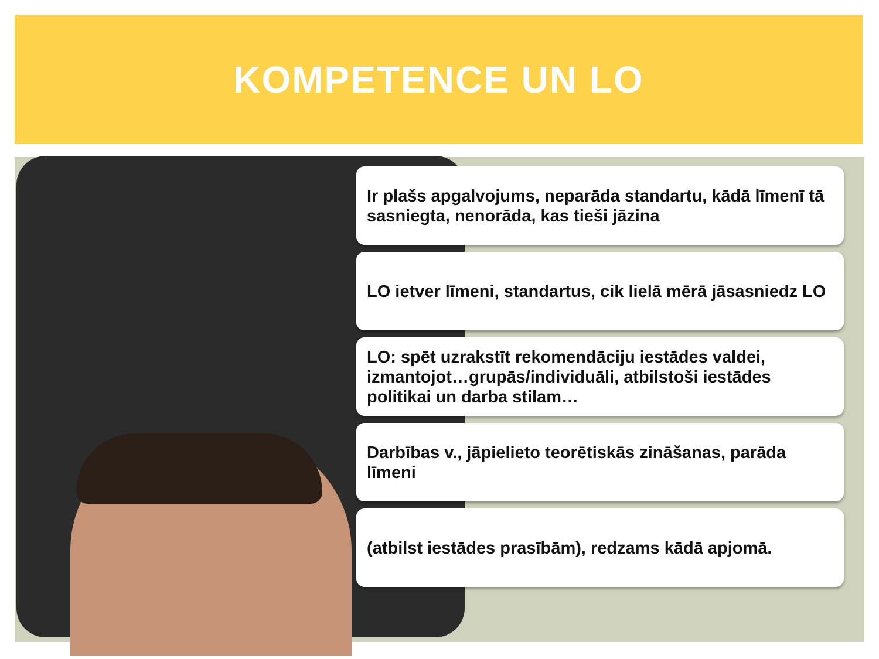KOMPETENCE UN LO
Ir plašs apgalvojums, neparāda standartu, kādā līmenī tā sasniegta, nenorāda, kas tieši jāzina
LO ietver līmeni, standartus, cik lielā mērā jāsasniedz LO
LO: spēt uzrakstīt rekomendāciju iestādes valdei, izmantojot…grupās/individuāli, atbilstoši iestādes politikai un darba stilam…
Darbības v., jāpielieto teorētiskās zināšanas, parāda līmeni
(atbilst iestādes prasībām), redzams kādā apjomā.